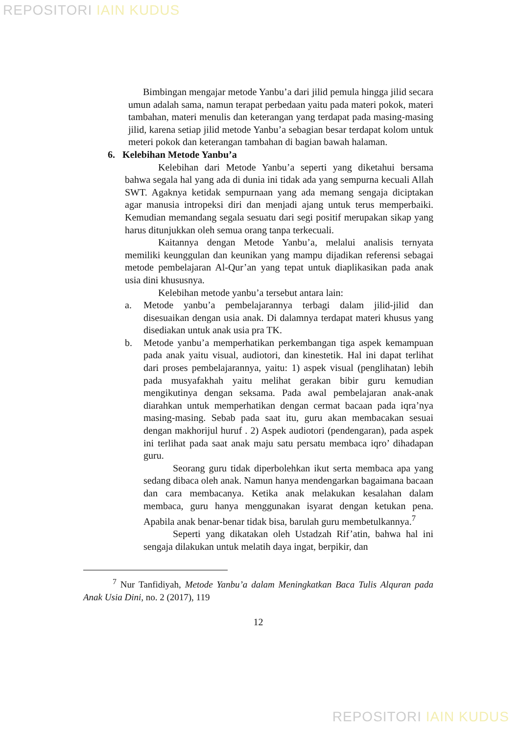REPOSITORI IAIN KUDUS
Bimbingan mengajar metode Yanbu’a dari jilid pemula hingga jilid secara umun adalah sama, namun terapat perbedaan yaitu pada materi pokok, materi tambahan, materi menulis dan keterangan yang terdapat pada masing-masing jilid, karena setiap jilid metode Yanbu’a sebagian besar terdapat kolom untuk meteri pokok dan keterangan tambahan di bagian bawah halaman.
6. Kelebihan Metode Yanbu’a
Kelebihan dari Metode Yanbu’a seperti yang diketahui bersama bahwa segala hal yang ada di dunia ini tidak ada yang sempurna kecuali Allah SWT. Agaknya ketidak sempurnaan yang ada memang sengaja diciptakan agar manusia intropeksi diri dan menjadi ajang untuk terus memperbaiki. Kemudian memandang segala sesuatu dari segi positif merupakan sikap yang harus ditunjukkan oleh semua orang tanpa terkecuali.
Kaitannya dengan Metode Yanbu’a, melalui analisis ternyata memiliki keunggulan dan keunikan yang mampu dijadikan referensi sebagai metode pembelajaran Al-Qur’an yang tepat untuk diaplikasikan pada anak usia dini khususnya.
Kelebihan metode yanbu’a tersebut antara lain:
a. Metode yanbu’a pembelajarannya terbagi dalam jilid-jilid dan disesuaikan dengan usia anak. Di dalamnya terdapat materi khusus yang disediakan untuk anak usia pra TK.
b. Metode yanbu’a memperhatikan perkembangan tiga aspek kemampuan pada anak yaitu visual, audiotori, dan kinestetik. Hal ini dapat terlihat dari proses pembelajarannya, yaitu: 1) aspek visual (penglihatan) lebih pada musyafakhah yaitu melihat gerakan bibir guru kemudian mengikutinya dengan seksama. Pada awal pembelajaran anak-anak diarahkan untuk memperhatikan dengan cermat bacaan pada iqra’nya masing-masing. Sebab pada saat itu, guru akan membacakan sesuai dengan makhorijul huruf . 2) Aspek audiotori (pendengaran), pada aspek ini terlihat pada saat anak maju satu persatu membaca iqro’ dihadapan guru.
Seorang guru tidak diperbolehkan ikut serta membaca apa yang sedang dibaca oleh anak. Namun hanya mendengarkan bagaimana bacaan dan cara membacanya. Ketika anak melakukan kesalahan dalam membaca, guru hanya menggunakan isyarat dengan ketukan pena. Apabila anak benar-benar tidak bisa, barulah guru membetulkannya.<sup>7</sup>
Seperti yang dikatakan oleh Ustadzah Rif’atin, bahwa hal ini sengaja dilakukan untuk melatih daya ingat, berpikir, dan
<sup>7</sup> Nur Tanfidiyah, Metode Yanbu’a dalam Meningkatkan Baca Tulis Alquran pada Anak Usia Dini, no. 2 (2017), 119
12
REPOSITORI IAIN KUDUS